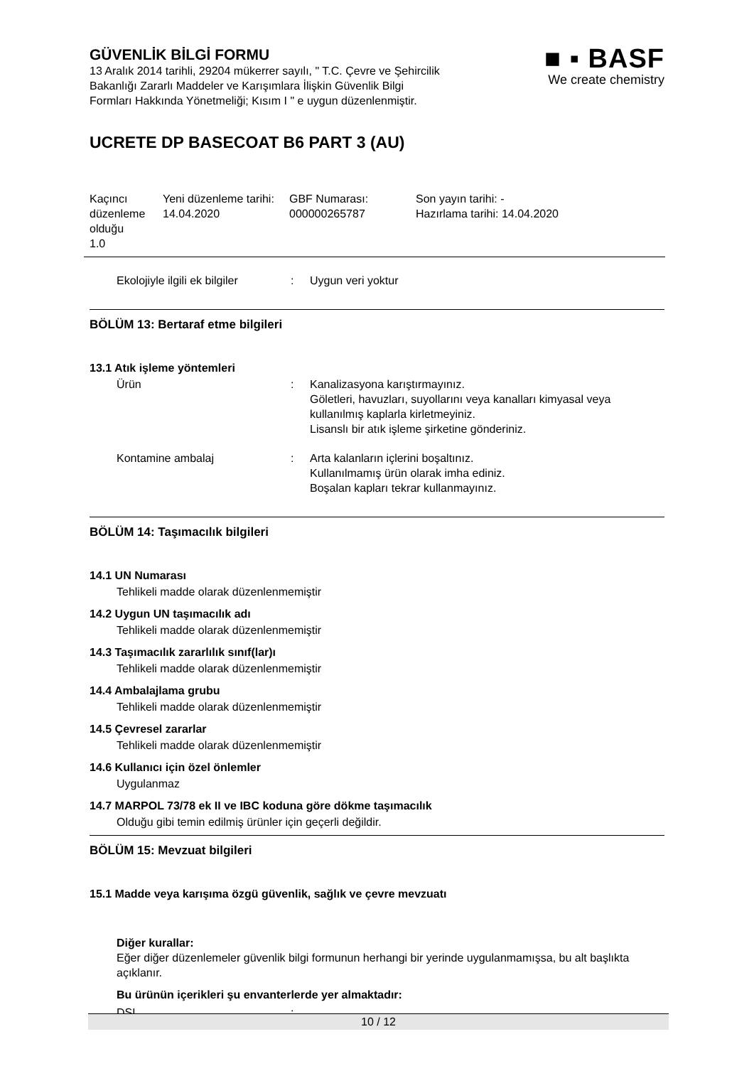GÜVENLİK BİLGİ FORMU
13 Aralık 2014 tarihli, 29204 mükerrer sayılı, " T.C. Çevre ve Şehircilik
Bakanlığı Zararlı Maddeler ve Karışımlara İlişkin Güvenlik Bilgi
Formları Hakkında Yönetmeliği; Kısım I " e uygun düzenlenmiştir.
■ ▪ BASF
We create chemistry
UCRETE DP BASECOAT B6 PART 3 (AU)
| Kaçıncı düzenleme olduğu 1.0 | Yeni düzenleme tarihi: 14.04.2020 | GBF Numarası: 000000265787 | Son yayın tarihi: - Hazırlama tarihi: 14.04.2020 |
Ekolojiyle ilgili ek bilgiler
: Uygun veri yoktur
BÖLÜM 13: Bertaraf etme bilgileri
13.1 Atık işleme yöntemleri
Ürün : Kanalizasyona karıştırmayınız.
Göletleri, havuzları, suyollarını veya kanalları kimyasal veya kullanılmış kaplarla kirletmeyiniz.
Lisanslı bir atık işleme şirketine gönderiniz.
Kontamine ambalaj : Arta kalanların içlerini boşaltınız.
Kullanılmamış ürün olarak imha ediniz.
Boşalan kapları tekrar kullanmayınız.
BÖLÜM 14: Taşımacılık bilgileri
14.1 UN Numarası
Tehlikeli madde olarak düzenlenmemiştir
14.2 Uygun UN taşımacılık adı
Tehlikeli madde olarak düzenlenmemiştir
14.3 Taşımacılık zararlılık sınıf(lar)ı
Tehlikeli madde olarak düzenlenmemiştir
14.4 Ambalajlama grubu
Tehlikeli madde olarak düzenlenmemiştir
14.5 Çevresel zararlar
Tehlikeli madde olarak düzenlenmemiştir
14.6 Kullanıcı için özel önlemler
Uygulanmaz
14.7 MARPOL 73/78 ek II ve IBC koduna göre dökme taşımacılık
Olduğu gibi temin edilmiş ürünler için geçerli değildir.
BÖLÜM 15: Mevzuat bilgileri
15.1 Madde veya karışıma özgü güvenlik, sağlık ve çevre mevzuatı
Diğer kurallar:
Eğer diğer düzenlemeler güvenlik bilgi formunun herhangi bir yerinde uygulanmamışsa, bu alt başlıkta açıklanır.
Bu ürünün içerikleri şu envanterlerde yer almaktadır:
DSL :
10 / 12